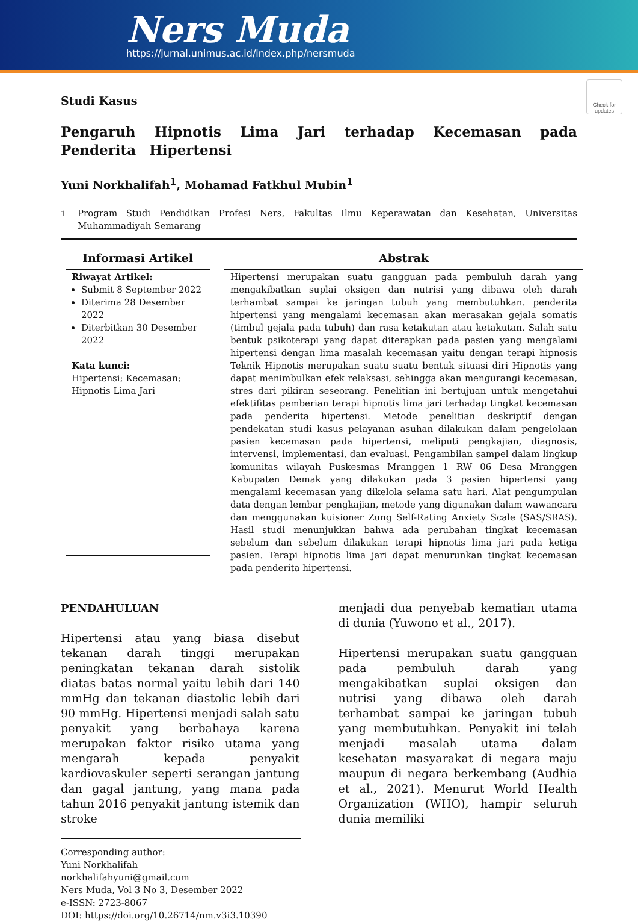Ners Muda
https://jurnal.unimus.ac.id/index.php/nersmuda
Check for updates
Studi Kasus
Pengaruh Hipnotis Lima Jari terhadap Kecemasan pada Penderita Hipertensi
Yuni Norkhalifah<sup>1</sup>, Mohamad Fatkhul Mubin<sup>1</sup>
<sup>1</sup> Program Studi Pendidikan Profesi Ners, Fakultas Ilmu Keperawatan dan Kesehatan, Universitas Muhammadiyah Semarang
Informasi Artikel
Riwayat Artikel:
Submit 8 September 2022
Diterima 28 Desember 2022
Diterbitkan 30 Desember 2022
Kata kunci:
Hipertensi; Kecemasan; Hipnotis Lima Jari
Abstrak
Hipertensi merupakan suatu gangguan pada pembuluh darah yang mengakibatkan suplai oksigen dan nutrisi yang dibawa oleh darah terhambat sampai ke jaringan tubuh yang membutuhkan. penderita hipertensi yang mengalami kecemasan akan merasakan gejala somatis (timbul gejala pada tubuh) dan rasa ketakutan atau ketakutan. Salah satu bentuk psikoterapi yang dapat diterapkan pada pasien yang mengalami hipertensi dengan lima masalah kecemasan yaitu dengan terapi hipnosis Teknik Hipnotis merupakan suatu suatu bentuk situasi diri Hipnotis yang dapat menimbulkan efek relaksasi, sehingga akan mengurangi kecemasan, stres dari pikiran seseorang. Penelitian ini bertujuan untuk mengetahui efektifitas pemberian terapi hipnotis lima jari terhadap tingkat kecemasan pada penderita hipertensi. Metode penelitian deskriptif dengan pendekatan studi kasus pelayanan asuhan dilakukan dalam pengelolaan pasien kecemasan pada hipertensi, meliputi pengkajian, diagnosis, intervensi, implementasi, dan evaluasi. Pengambilan sampel dalam lingkup komunitas wilayah Puskesmas Mranggen 1 RW 06 Desa Mranggen Kabupaten Demak yang dilakukan pada 3 pasien hipertensi yang mengalami kecemasan yang dikelola selama satu hari. Alat pengumpulan data dengan lembar pengkajian, metode yang digunakan dalam wawancara dan menggunakan kuisioner Zung Self-Rating Anxiety Scale (SAS/SRAS). Hasil studi menunjukkan bahwa ada perubahan tingkat kecemasan sebelum dan sebelum dilakukan terapi hipnotis lima jari pada ketiga pasien. Terapi hipnotis lima jari dapat menurunkan tingkat kecemasan pada penderita hipertensi.
PENDAHULUAN
Hipertensi atau yang biasa disebut tekanan darah tinggi merupakan peningkatan tekanan darah sistolik diatas batas normal yaitu lebih dari 140 mmHg dan tekanan diastolic lebih dari 90 mmHg. Hipertensi menjadi salah satu penyakit yang berbahaya karena merupakan faktor risiko utama yang mengarah kepada penyakit kardiovaskuler seperti serangan jantung dan gagal jantung, yang mana pada tahun 2016 penyakit jantung istemik dan stroke
menjadi dua penyebab kematian utama di dunia (Yuwono et al., 2017).
Hipertensi merupakan suatu gangguan pada pembuluh darah yang mengakibatkan suplai oksigen dan nutrisi yang dibawa oleh darah terhambat sampai ke jaringan tubuh yang membutuhkan. Penyakit ini telah menjadi masalah utama dalam kesehatan masyarakat di negara maju maupun di negara berkembang (Audhia et al., 2021). Menurut World Health Organization (WHO), hampir seluruh dunia memiliki
Corresponding author:
Yuni Norkhalifah
norkhalifahyuni@gmail.com
Ners Muda, Vol 3 No 3, Desember 2022
e-ISSN: 2723-8067
DOI: https://doi.org/10.26714/nm.v3i3.10390